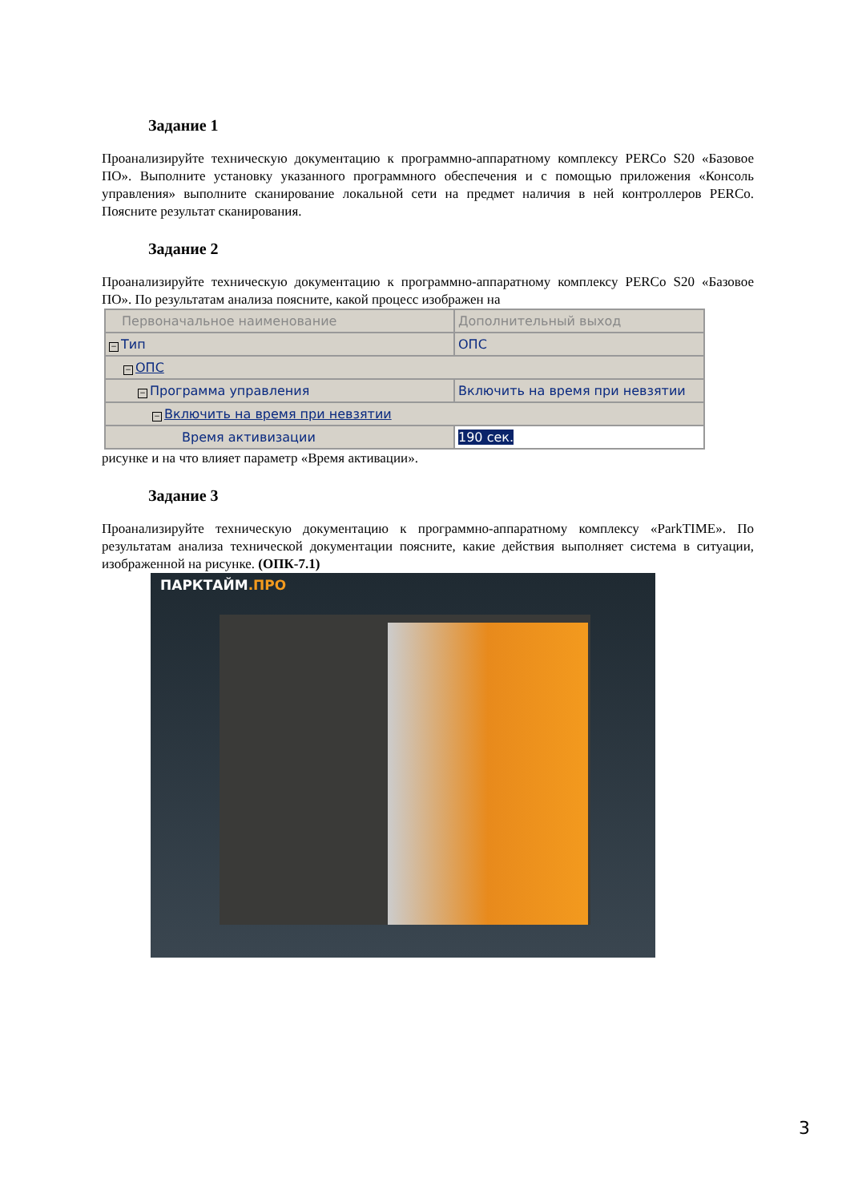Задание 1
Проанализируйте техническую документацию к программно-аппаратному комплексу PERCo S20 «Базовое ПО». Выполните установку указанного программного обеспечения и с помощью приложения «Консоль управления» выполните сканирование локальной сети на предмет наличия в ней контроллеров PERCo. Поясните результат сканирования.
Задание 2
Проанализируйте техническую документацию к программно-аппаратному комплексу PERCo S20 «Базовое ПО». По результатам анализа поясните, какой процесс изображен на
| Первоначальное наименование | Дополнительный выход |
| − Тип | ОПС |
| − ОПС | |
| − Программа управления | Включить на время при невзятии |
| − Включить на время при невзятии | |
| Время активизации | 190 сек. |
рисунке и на что влияет параметр «Время активации».
Задание 3
Проанализируйте техническую документацию к программно-аппаратному комплексу «ParkTIME». По результатам анализа технической документации поясните, какие действия выполняет система в ситуации, изображенной на рисунке. (ОПК-7.1)
ПАРКТАЙМ.ПРО
3